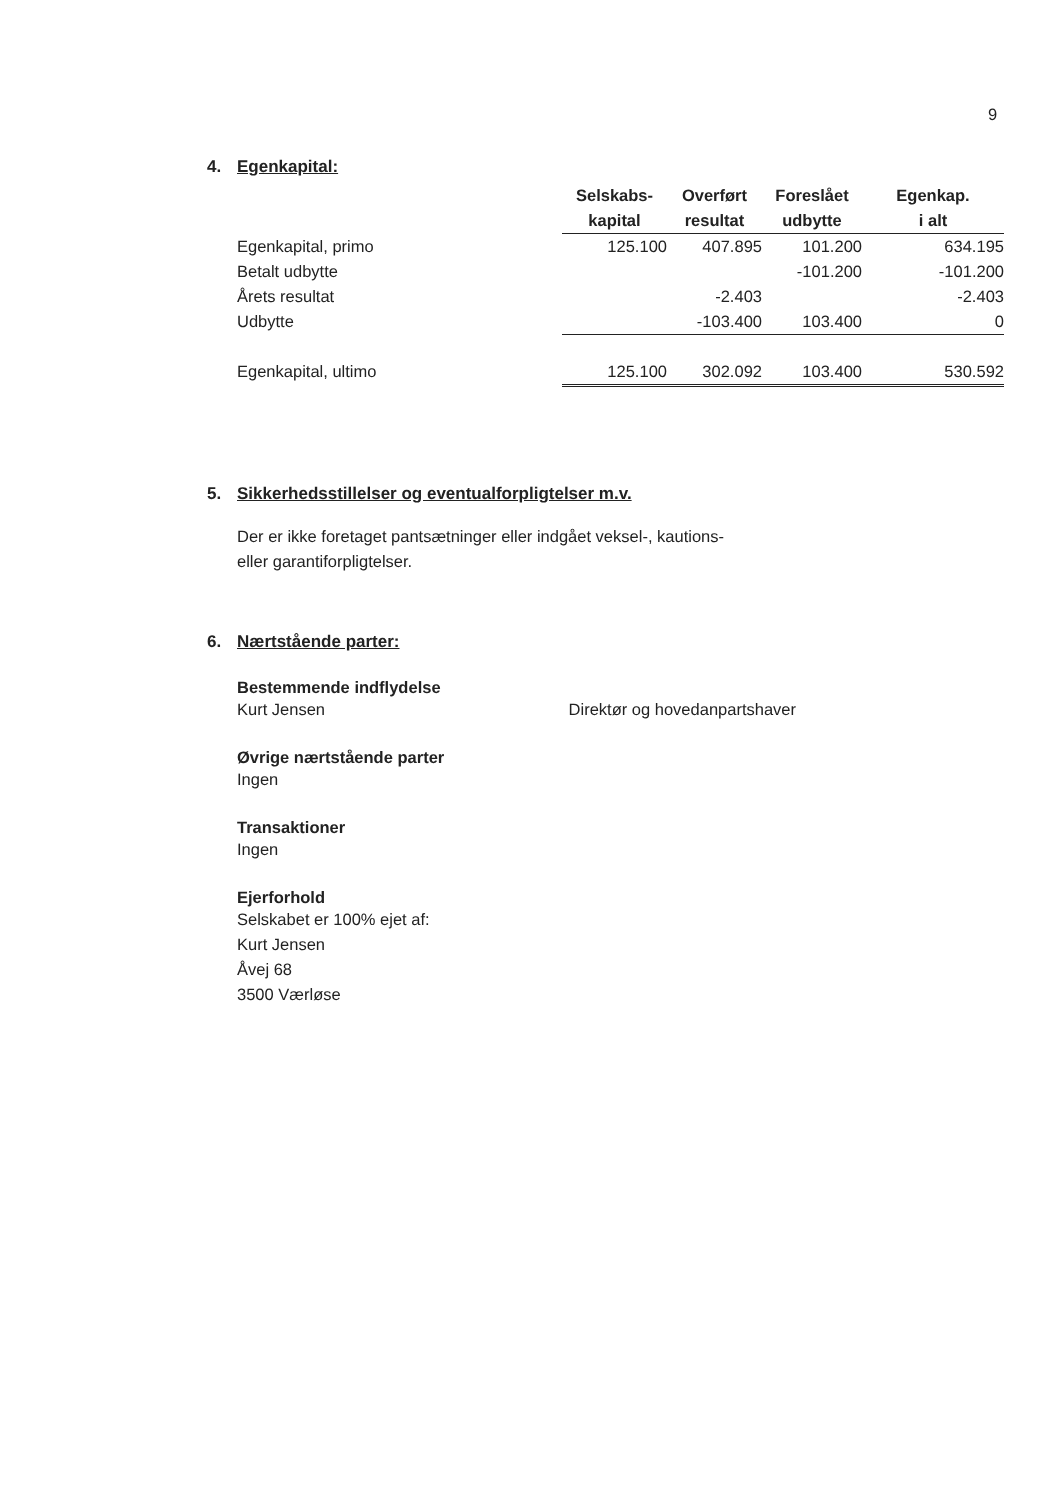9
4. Egenkapital:
| | Selskabs- | Overført | Foreslået | Egenkap. |
| | kapital | resultat | udbytte | i alt |
| Egenkapital, primo | 125.100 | 407.895 | 101.200 | 634.195 |
| Betalt udbytte | | | -101.200 | -101.200 |
| Årets resultat | | -2.403 | | -2.403 |
| Udbytte | | -103.400 | 103.400 | 0 |
| Egenkapital, ultimo | 125.100 | 302.092 | 103.400 | 530.592 |
5. Sikkerhedsstillelser og eventualforpligtelser m.v.
Der er ikke foretaget pantsætninger eller indgået veksel-, kautions-
eller garantiforpligtelser.
6. Nærtstående parter:
Bestemmende indflydelse
Kurt Jensen Direktør og hovedanpartshaver
Øvrige nærtstående parter
Ingen
Transaktioner
Ingen
Ejerforhold
Selskabet er 100% ejet af:
Kurt Jensen
Åvej 68
3500 Værløse